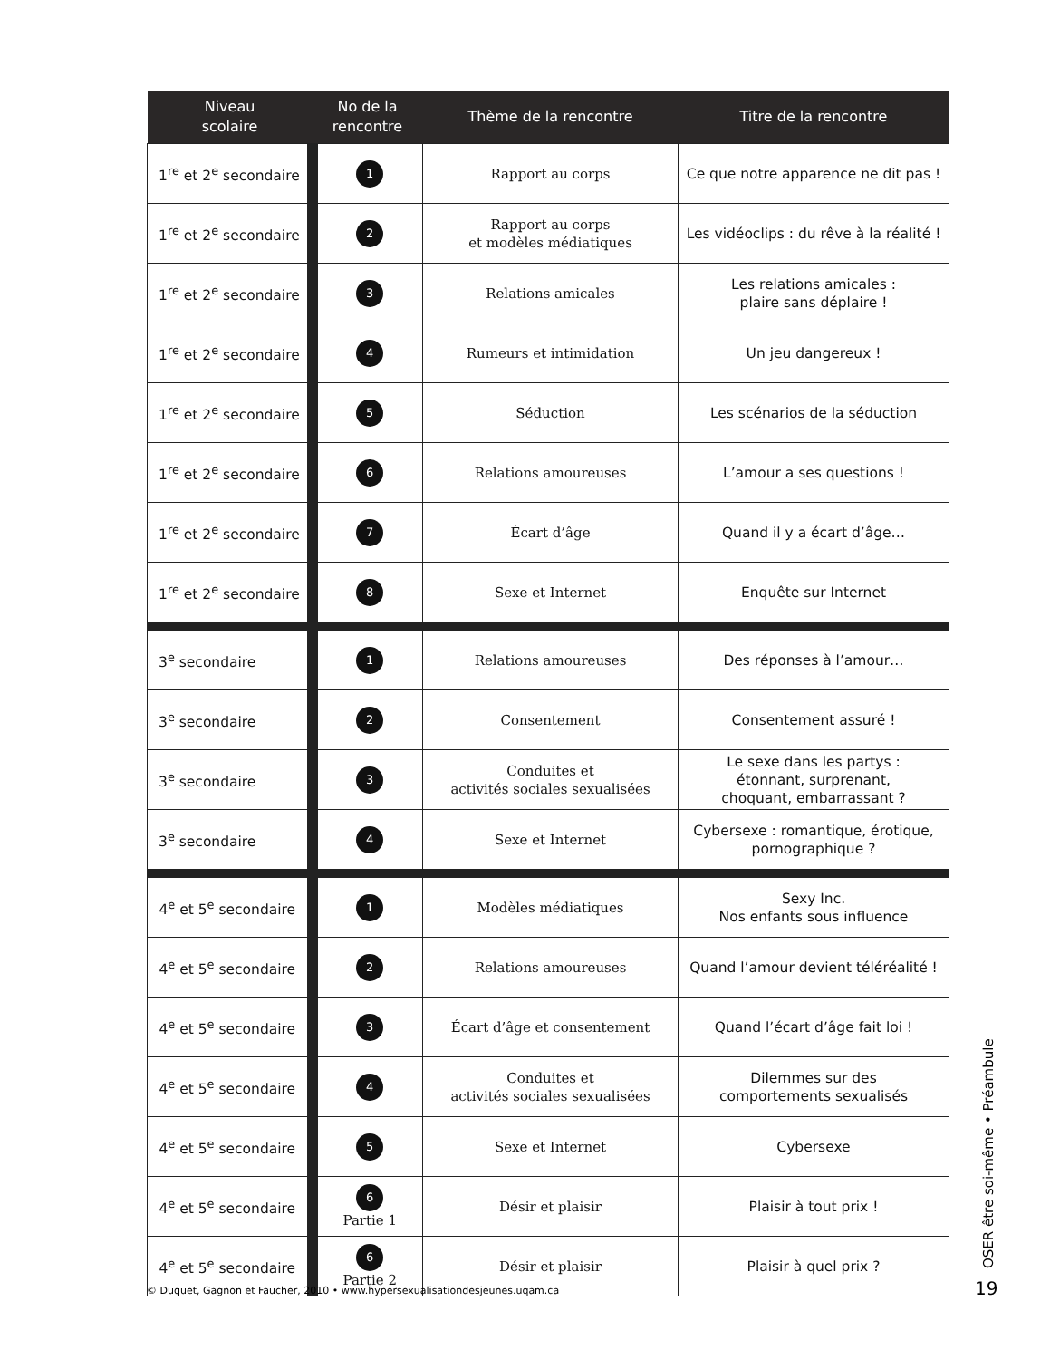| Niveau scolaire | No de la rencontre | Thème de la rencontre | Titre de la rencontre |
| --- | --- | --- | --- |
| 1<sup>re</sup> et 2<sup>e</sup> secondaire | 1 | Rapport au corps | Ce que notre apparence ne dit pas ! |
| 1<sup>re</sup> et 2<sup>e</sup> secondaire | 2 | Rapport au corps et modèles médiatiques | Les vidéoclips : du rêve à la réalité ! |
| 1<sup>re</sup> et 2<sup>e</sup> secondaire | 3 | Relations amicales | Les relations amicales : plaire sans déplaire ! |
| 1<sup>re</sup> et 2<sup>e</sup> secondaire | 4 | Rumeurs et intimidation | Un jeu dangereux ! |
| 1<sup>re</sup> et 2<sup>e</sup> secondaire | 5 | Séduction | Les scénarios de la séduction |
| 1<sup>re</sup> et 2<sup>e</sup> secondaire | 6 | Relations amoureuses | L’amour a ses questions ! |
| 1<sup>re</sup> et 2<sup>e</sup> secondaire | 7 | Écart d’âge | Quand il y a écart d’âge… |
| 1<sup>re</sup> et 2<sup>e</sup> secondaire | 8 | Sexe et Internet | Enquête sur Internet |
| 3<sup>e</sup> secondaire | 1 | Relations amoureuses | Des réponses à l’amour… |
| 3<sup>e</sup> secondaire | 2 | Consentement | Consentement assuré ! |
| 3<sup>e</sup> secondaire | 3 | Conduites et activités sociales sexualisées | Le sexe dans les partys : étonnant, surprenant, choquant, embarrassant ? |
| 3<sup>e</sup> secondaire | 4 | Sexe et Internet | Cybersexe : romantique, érotique, pornographique ? |
| 4<sup>e</sup> et 5<sup>e</sup> secondaire | 1 | Modèles médiatiques | Sexy Inc. Nos enfants sous influence |
| 4<sup>e</sup> et 5<sup>e</sup> secondaire | 2 | Relations amoureuses | Quand l’amour devient téléréalité ! |
| 4<sup>e</sup> et 5<sup>e</sup> secondaire | 3 | Écart d’âge et consentement | Quand l’écart d’âge fait loi ! |
| 4<sup>e</sup> et 5<sup>e</sup> secondaire | 4 | Conduites et activités sociales sexualisées | Dilemmes sur des comportements sexualisés |
| 4<sup>e</sup> et 5<sup>e</sup> secondaire | 5 | Sexe et Internet | Cybersexe |
| 4<sup>e</sup> et 5<sup>e</sup> secondaire | 6 Partie 1 | Désir et plaisir | Plaisir à tout prix ! |
| 4<sup>e</sup> et 5<sup>e</sup> secondaire | 6 Partie 2 | Désir et plaisir | Plaisir à quel prix ? |
OSER être soi-même • Préambule
© Duquet, Gagnon et Faucher, 2010 • www.hypersexualisationdesjeunes.uqam.ca
19